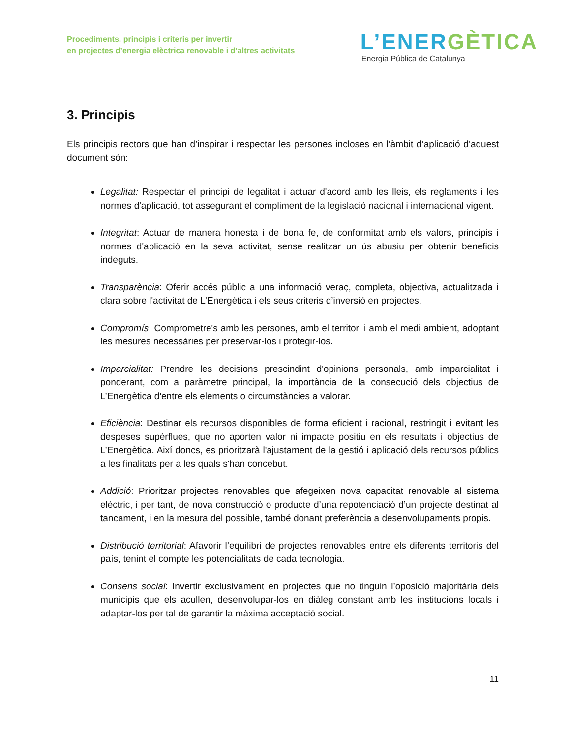Procediments, principis i criteris per invertir
en projectes d’energia elèctrica renovable i d’altres activitats
L’ENERGÈTICA
Energia Pública de Catalunya
3. Principis
Els principis rectors que han d’inspirar i respectar les persones incloses en l’àmbit d’aplicació d’aquest document són:
Legalitat: Respectar el principi de legalitat i actuar d'acord amb les lleis, els reglaments i les normes d'aplicació, tot assegurant el compliment de la legislació nacional i internacional vigent.
Integritat: Actuar de manera honesta i de bona fe, de conformitat amb els valors, principis i normes d'aplicació en la seva activitat, sense realitzar un ús abusiu per obtenir beneficis indeguts.
Transparència: Oferir accés públic a una informació veraç, completa, objectiva, actualitzada i clara sobre l'activitat de L’Energètica i els seus criteris d’inversió en projectes.
Compromís: Comprometre's amb les persones, amb el territori i amb el medi ambient, adoptant les mesures necessàries per preservar-los i protegir-los.
Imparcialitat: Prendre les decisions prescindint d'opinions personals, amb imparcialitat i ponderant, com a paràmetre principal, la importància de la consecució dels objectius de L’Energètica d'entre els elements o circumstàncies a valorar.
Eficiència: Destinar els recursos disponibles de forma eficient i racional, restringit i evitant les despeses supèrflues, que no aporten valor ni impacte positiu en els resultats i objectius de L’Energètica. Així doncs, es prioritzarà l'ajustament de la gestió i aplicació dels recursos públics a les finalitats per a les quals s'han concebut.
Addició: Prioritzar projectes renovables que afegeixen nova capacitat renovable al sistema elèctric, i per tant, de nova construcció o producte d’una repotenciació d’un projecte destinat al tancament, i en la mesura del possible, també donant preferència a desenvolupaments propis.
Distribució territorial: Afavorir l’equilibri de projectes renovables entre els diferents territoris del país, tenint el compte les potencialitats de cada tecnologia.
Consens social: Invertir exclusivament en projectes que no tinguin l’oposició majoritària dels municipis que els acullen, desenvolupar-los en diàleg constant amb les institucions locals i adaptar-los per tal de garantir la màxima acceptació social.
11